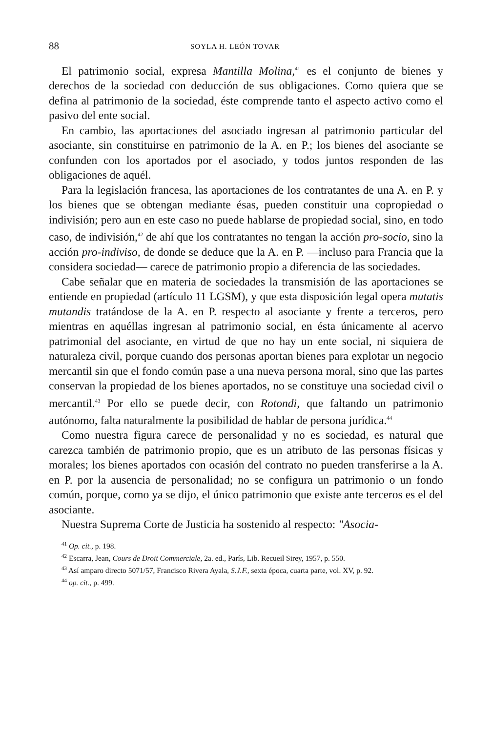88 SOYLA H. LEÓN TOVAR
El patrimonio social, expresa Mantilla Molina,<sup>41</sup> es el conjunto de bienes y derechos de la sociedad con deducción de sus obligaciones. Como quiera que se defina al patrimonio de la sociedad, éste comprende tanto el aspecto activo como el pasivo del ente social.
En cambio, las aportaciones del asociado ingresan al patrimonio particular del asociante, sin constituirse en patrimonio de la A. en P.; los bienes del asociante se confunden con los aportados por el asociado, y todos juntos responden de las obligaciones de aquél.
Para la legislación francesa, las aportaciones de los contratantes de una A. en P. y los bienes que se obtengan mediante ésas, pueden constituir una copropiedad o indivisión; pero aun en este caso no puede hablarse de propiedad social, sino, en todo caso, de indivisión,<sup>42</sup> de ahí que los contratantes no tengan la acción pro-socio, sino la acción pro-indiviso, de donde se deduce que la A. en P. —incluso para Francia que la considera sociedad— carece de patrimonio propio a diferencia de las sociedades.
Cabe señalar que en materia de sociedades la transmisión de las aportaciones se entiende en propiedad (artículo 11 LGSM), y que esta disposición legal opera mutatis mutandis tratándose de la A. en P. respecto al asociante y frente a terceros, pero mientras en aquéllas ingresan al patrimonio social, en ésta únicamente al acervo patrimonial del asociante, en virtud de que no hay un ente social, ni siquiera de naturaleza civil, porque cuando dos personas aportan bienes para explotar un negocio mercantil sin que el fondo común pase a una nueva persona moral, sino que las partes conservan la propiedad de los bienes aportados, no se constituye una sociedad civil o mercantil.<sup>43</sup> Por ello se puede decir, con Rotondi, que faltando un patrimonio autónomo, falta naturalmente la posibilidad de hablar de persona jurídica.<sup>44</sup>
Como nuestra figura carece de personalidad y no es sociedad, es natural que carezca también de patrimonio propio, que es un atributo de las personas físicas y morales; los bienes aportados con ocasión del contrato no pueden transferirse a la A. en P. por la ausencia de personalidad; no se configura un patrimonio o un fondo común, porque, como ya se dijo, el único patrimonio que existe ante terceros es el del asociante.
Nuestra Suprema Corte de Justicia ha sostenido al respecto: "Asocia-
<sup>41</sup> Op. cit., p. 198.
<sup>42</sup> Escarra, Jean, Cours de Droit Commerciale, 2a. ed., París, Lib. Recueil Sirey, 1957, p. 550.
<sup>43</sup> Así amparo directo 5071/57, Francisco Rivera Ayala, S.J.F., sexta época, cuarta parte, vol. XV, p. 92.
<sup>44</sup> op. cit., p. 499.